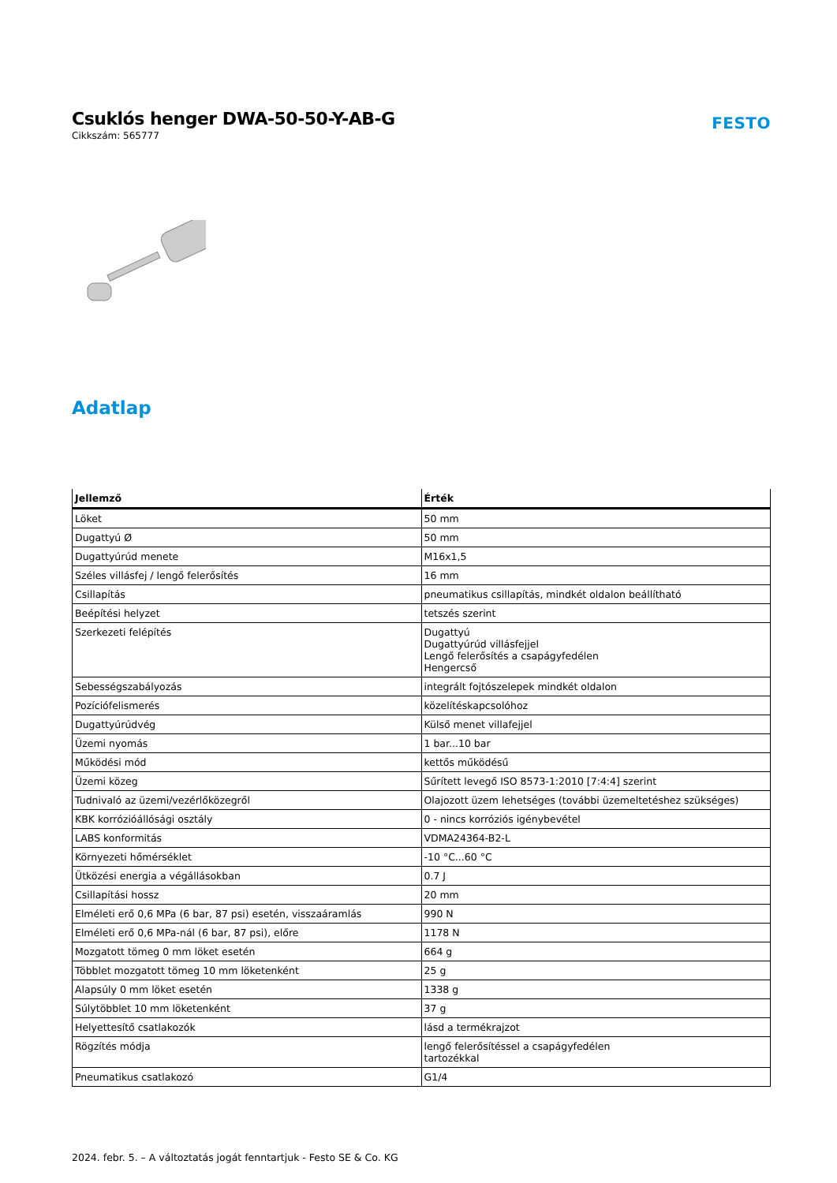Csuklós henger DWA-50-50-Y-AB-G
Cikkszám: 565777
FESTO
Adatlap
| Jellemző | Érték |
| --- | --- |
| Löket | 50 mm |
| Dugattyú Ø | 50 mm |
| Dugattyúrúd menete | M16x1,5 |
| Széles villásfej / lengő felerősítés | 16 mm |
| Csillapítás | pneumatikus csillapítás, mindkét oldalon beállítható |
| Beépítési helyzet | tetszés szerint |
| Szerkezeti felépítés | Dugattyú Dugattyúrúd villásfejjel Lengő felerősítés a csapágyfedélen Hengercső |
| Sebességszabályozás | integrált fojtószelepek mindkét oldalon |
| Pozíciófelismerés | közelítéskapcsolóhoz |
| Dugattyúrúdvég | Külső menet villafejjel |
| Üzemi nyomás | 1 bar...10 bar |
| Működési mód | kettős működésű |
| Üzemi közeg | Sűrített levegő ISO 8573-1:2010 [7:4:4] szerint |
| Tudnivaló az üzemi/vezérlőközegről | Olajozott üzem lehetséges (további üzemeltetéshez szükséges) |
| KBK korrózióállósági osztály | 0 - nincs korróziós igénybevétel |
| LABS konformitás | VDMA24364-B2-L |
| Környezeti hőmérséklet | -10 °C...60 °C |
| Ütközési energia a végállásokban | 0.7 J |
| Csillapítási hossz | 20 mm |
| Elméleti erő 0,6 MPa (6 bar, 87 psi) esetén, visszaáramlás | 990 N |
| Elméleti erő 0,6 MPa-nál (6 bar, 87 psi), előre | 1178 N |
| Mozgatott tömeg 0 mm löket esetén | 664 g |
| Többlet mozgatott tömeg 10 mm löketenként | 25 g |
| Alapsúly 0 mm löket esetén | 1338 g |
| Súlytöbblet 10 mm löketenként | 37 g |
| Helyettesítő csatlakozók | lásd a termékrajzot |
| Rögzítés módja | lengő felerősítéssel a csapágyfedélen tartozékkal |
| Pneumatikus csatlakozó | G1/4 |
2024. febr. 5. – A változtatás jogát fenntartjuk - Festo SE & Co. KG